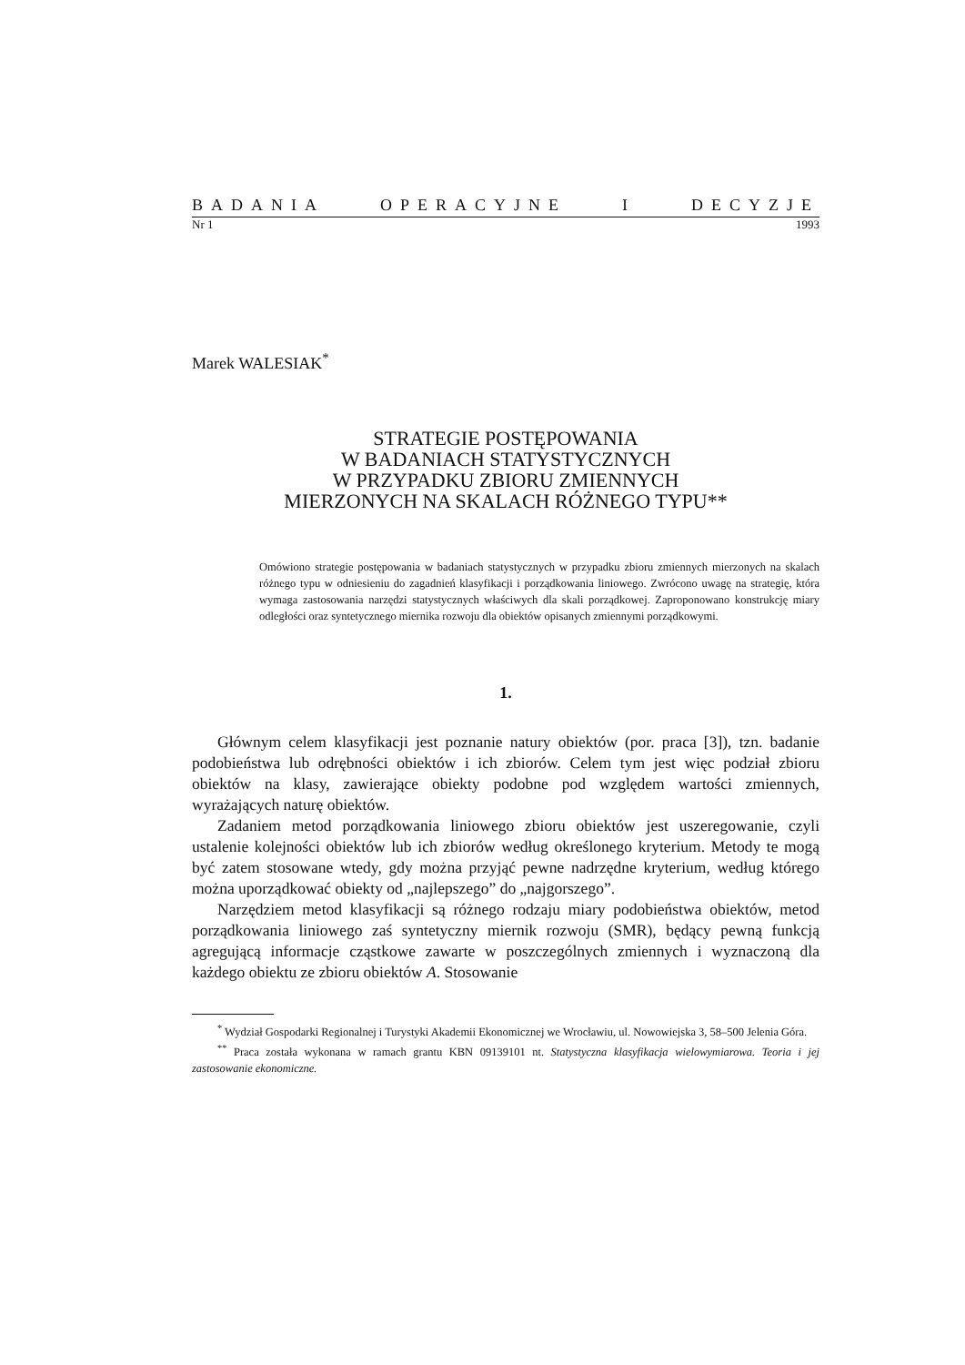BADANIA OPERACYJNE I DECYZJE
Nr 1 1993
Marek WALESIAK<sup>*</sup>
STRATEGIE POSTĘPOWANIA
W BADANIACH STATYSTYCZNYCH
W PRZYPADKU ZBIORU ZMIENNYCH
MIERZONYCH NA SKALACH RÓŻNEGO TYPU**
Omówiono strategie postępowania w badaniach statystycznych w przypadku zbioru zmiennych mierzonych na skalach różnego typu w odniesieniu do zagadnień klasyfikacji i porządkowania liniowego. Zwrócono uwagę na strategię, która wymaga zastosowania narzędzi statystycznych właściwych dla skali porządkowej. Zaproponowano konstrukcję miary odległości oraz syntetycznego miernika rozwoju dla obiektów opisanych zmiennymi porządkowymi.
1.
Głównym celem klasyfikacji jest poznanie natury obiektów (por. praca [3]), tzn. badanie podobieństwa lub odrębności obiektów i ich zbiorów. Celem tym jest więc podział zbioru obiektów na klasy, zawierające obiekty podobne pod względem wartości zmiennych, wyrażających naturę obiektów.
Zadaniem metod porządkowania liniowego zbioru obiektów jest uszeregowanie, czyli ustalenie kolejności obiektów lub ich zbiorów według określonego kryterium. Metody te mogą być zatem stosowane wtedy, gdy można przyjąć pewne nadrzędne kryterium, według którego można uporządkować obiekty od „najlepszego” do „najgorszego”.
Narzędziem metod klasyfikacji są różnego rodzaju miary podobieństwa obiektów, metod porządkowania liniowego zaś syntetyczny miernik rozwoju (SMR), będący pewną funkcją agregującą informacje cząstkowe zawarte w poszczególnych zmiennych i wyznaczoną dla każdego obiektu ze zbioru obiektów A. Stosowanie
<sup>*</sup> Wydział Gospodarki Regionalnej i Turystyki Akademii Ekonomicznej we Wrocławiu, ul. Nowowiejska 3, 58–500 Jelenia Góra.
<sup>**</sup> Praca została wykonana w ramach grantu KBN 09139101 nt. Statystyczna klasyfikacja wielowymiarowa. Teoria i jej zastosowanie ekonomiczne.